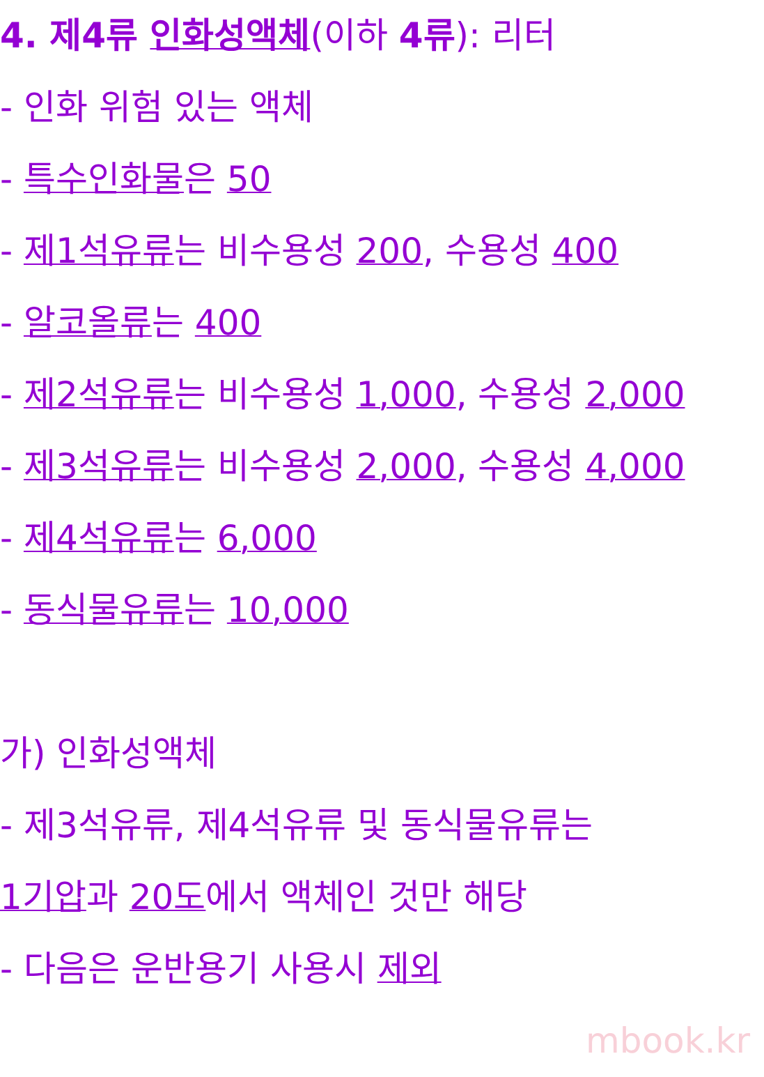4. 제4류 인화성액체(이하 4류): 리터
- 인화 위험 있는 액체
- 특수인화물은 50
- 제1석유류는 비수용성 200, 수용성 400
- 알코올류는 400
- 제2석유류는 비수용성 1,000, 수용성 2,000
- 제3석유류는 비수용성 2,000, 수용성 4,000
- 제4석유류는 6,000
- 동식물유류는 10,000
가) 인화성액체
- 제3석유류, 제4석유류 및 동식물유류는
1기압과 20도에서 액체인 것만 해당
- 다음은 운반용기 사용시 제외
mbook.kr